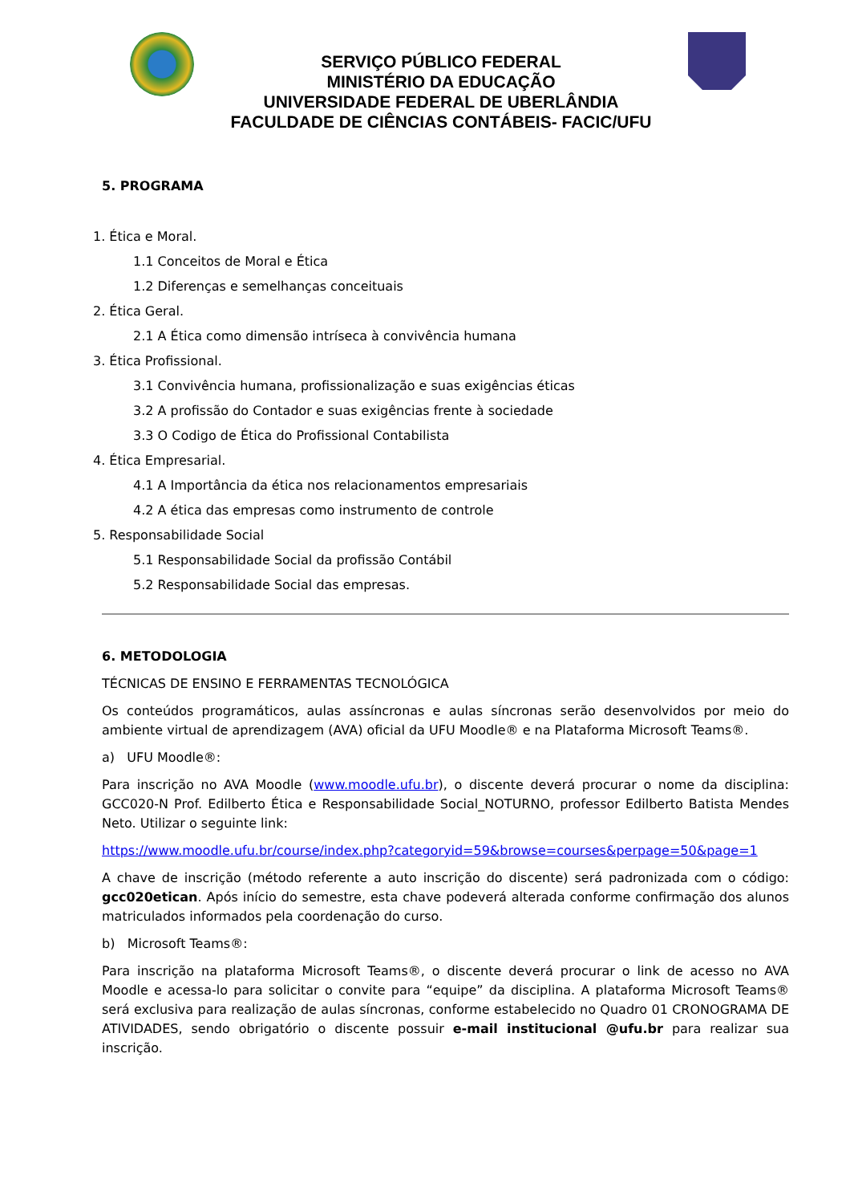SERVIÇO PÚBLICO FEDERAL
MINISTÉRIO DA EDUCAÇÃO
UNIVERSIDADE FEDERAL DE UBERLÂNDIA
FACULDADE DE CIÊNCIAS CONTÁBEIS- FACIC/UFU
5. PROGRAMA
1. Ética e Moral.
1.1 Conceitos de Moral e Ética
1.2 Diferenças e semelhanças conceituais
2. Ética Geral.
2.1 A Ética como dimensão intríseca à convivência humana
3. Ética Profissional.
3.1 Convivência humana, profissionalização e suas exigências éticas
3.2 A profissão do Contador e suas exigências frente à sociedade
3.3 O Codigo de Ética do Profissional Contabilista
4. Ética Empresarial.
4.1 A Importância da ética nos relacionamentos empresariais
4.2 A ética das empresas como instrumento de controle
5. Responsabilidade Social
5.1 Responsabilidade Social da profissão Contábil
5.2 Responsabilidade Social das empresas.
6. METODOLOGIA
TÉCNICAS DE ENSINO E FERRAMENTAS TECNOLÓGICA
Os conteúdos programáticos, aulas assíncronas e aulas síncronas serão desenvolvidos por meio do ambiente virtual de aprendizagem (AVA) oficial da UFU Moodle® e na Plataforma Microsoft Teams®.
a) UFU Moodle®:
Para inscrição no AVA Moodle (www.moodle.ufu.br), o discente deverá procurar o nome da disciplina: GCC020-N Prof. Edilberto Ética e Responsabilidade Social_NOTURNO, professor Edilberto Batista Mendes Neto. Utilizar o seguinte link:
https://www.moodle.ufu.br/course/index.php?categoryid=59&browse=courses&perpage=50&page=1
A chave de inscrição (método referente a auto inscrição do discente) será padronizada com o código: gcc020etican. Após início do semestre, esta chave podeverá alterada conforme confirmação dos alunos matriculados informados pela coordenação do curso.
b) Microsoft Teams®:
Para inscrição na plataforma Microsoft Teams®, o discente deverá procurar o link de acesso no AVA Moodle e acessa-lo para solicitar o convite para “equipe” da disciplina. A plataforma Microsoft Teams® será exclusiva para realização de aulas síncronas, conforme estabelecido no Quadro 01 CRONOGRAMA DE ATIVIDADES, sendo obrigatório o discente possuir e-mail institucional @ufu.br para realizar sua inscrição.